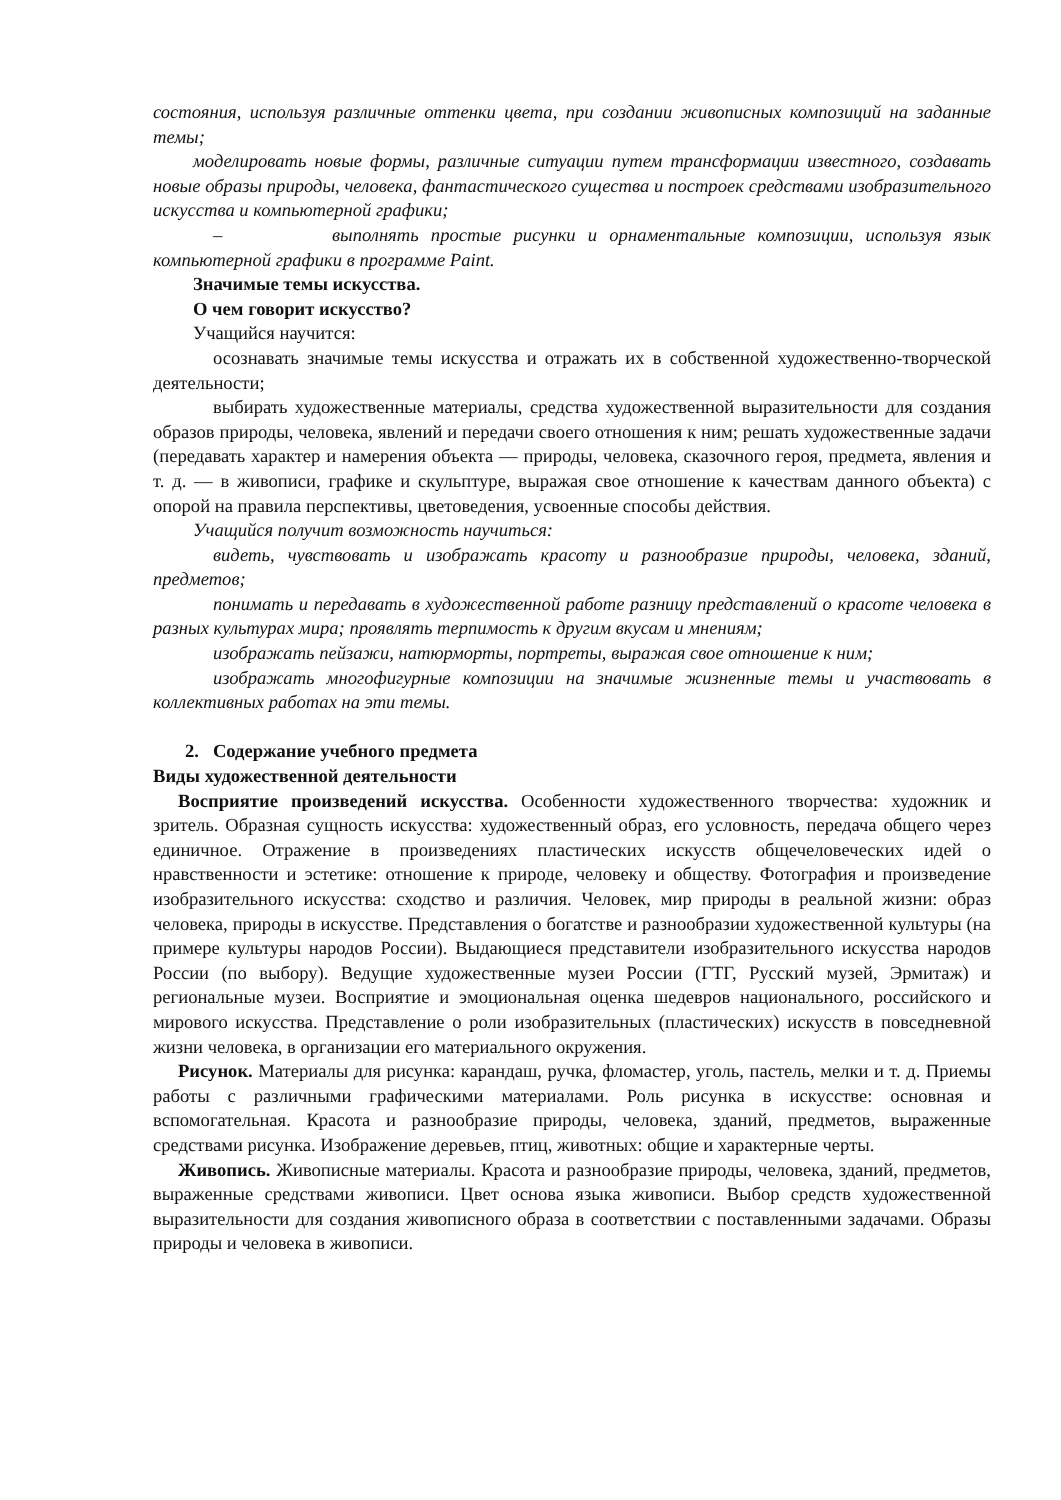состояния, используя различные оттенки цвета, при создании живописных композиций на заданные темы;
моделировать новые формы, различные ситуации путем трансформации известного, создавать новые образы природы, человека, фантастического существа и построек средствами изобразительного искусства и компьютерной графики;
– выполнять простые рисунки и орнаментальные композиции, используя язык компьютерной графики в программе Paint.
Значимые темы искусства.
О чем говорит искусство?
Учащийся научится:
осознавать значимые темы искусства и отражать их в собственной художественно-творческой деятельности;
выбирать художественные материалы, средства художественной выразительности для создания образов природы, человека, явлений и передачи своего отношения к ним; решать художественные задачи (передавать характер и намерения объекта — природы, человека, сказочного героя, предмета, явления и т. д. — в живописи, графике и скульптуре, выражая свое отношение к качествам данного объекта) с опорой на правила перспективы, цветоведения, усвоенные способы действия.
Учащийся получит возможность научиться:
видеть, чувствовать и изображать красоту и разнообразие природы, человека, зданий, предметов;
понимать и передавать в художественной работе разницу представлений о красоте человека в разных культурах мира; проявлять терпимость к другим вкусам и мнениям;
изображать пейзажи, натюрморты, портреты, выражая свое отношение к ним;
изображать многофигурные композиции на значимые жизненные темы и участвовать в коллективных работах на эти темы.
2. Содержание учебного предмета
Виды художественной деятельности
Восприятие произведений искусства. Особенности художественного творчества: художник и зритель. Образная сущность искусства: художественный образ, его условность, передача общего через единичное. Отражение в произведениях пластических искусств общечеловеческих идей о нравственности и эстетике: отношение к природе, человеку и обществу. Фотография и произведение изобразительного искусства: сходство и различия. Человек, мир природы в реальной жизни: образ человека, природы в искусстве. Представления о богатстве и разнообразии художественной культуры (на примере культуры народов России). Выдающиеся представители изобразительного искусства народов России (по выбору). Ведущие художественные музеи России (ГТГ, Русский музей, Эрмитаж) и региональные музеи. Восприятие и эмоциональная оценка шедевров национального, российского и мирового искусства. Представление о роли изобразительных (пластических) искусств в повседневной жизни человека, в организации его материального окружения.
Рисунок. Материалы для рисунка: карандаш, ручка, фломастер, уголь, пастель, мелки и т. д. Приемы работы с различными графическими материалами. Роль рисунка в искусстве: основная и вспомогательная. Красота и разнообразие природы, человека, зданий, предметов, выраженные средствами рисунка. Изображение деревьев, птиц, животных: общие и характерные черты.
Живопись. Живописные материалы. Красота и разнообразие природы, человека, зданий, предметов, выраженные средствами живописи. Цвет основа языка живописи. Выбор средств художественной выразительности для создания живописного образа в соответствии с поставленными задачами. Образы природы и человека в живописи.